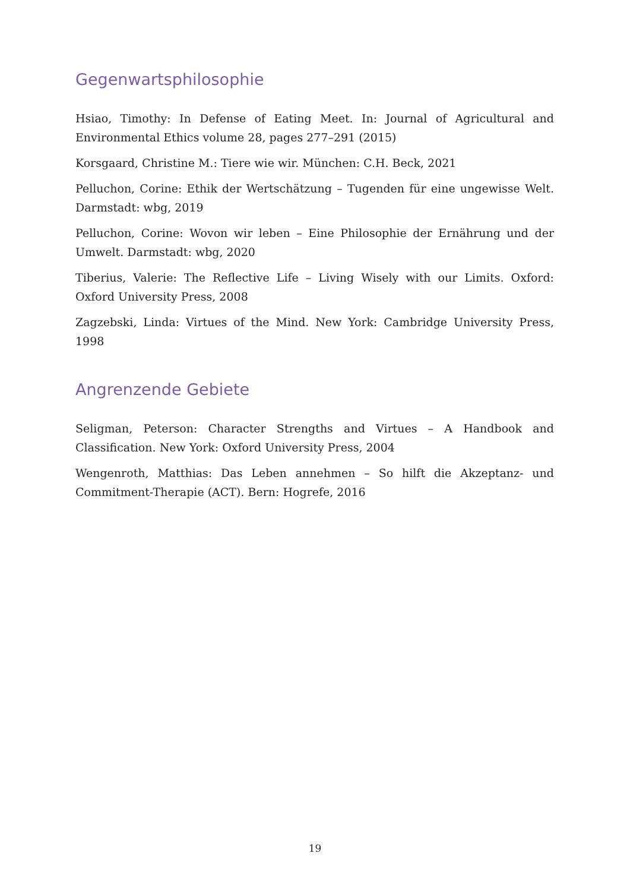Gegenwartsphilosophie
Hsiao, Timothy: In Defense of Eating Meet. In: Journal of Agricultural and Environmental Ethics volume 28, pages 277–291 (2015)
Korsgaard, Christine M.: Tiere wie wir. München: C.H. Beck, 2021
Pelluchon, Corine: Ethik der Wertschätzung – Tugenden für eine ungewisse Welt. Darmstadt: wbg, 2019
Pelluchon, Corine: Wovon wir leben – Eine Philosophie der Ernährung und der Umwelt. Darmstadt: wbg, 2020
Tiberius, Valerie: The Reflective Life – Living Wisely with our Limits. Oxford: Oxford University Press, 2008
Zagzebski, Linda: Virtues of the Mind. New York: Cambridge University Press, 1998
Angrenzende Gebiete
Seligman, Peterson: Character Strengths and Virtues – A Handbook and Classification. New York: Oxford University Press, 2004
Wengenroth, Matthias: Das Leben annehmen – So hilft die Akzeptanz- und Commitment-Therapie (ACT). Bern: Hogrefe, 2016
19